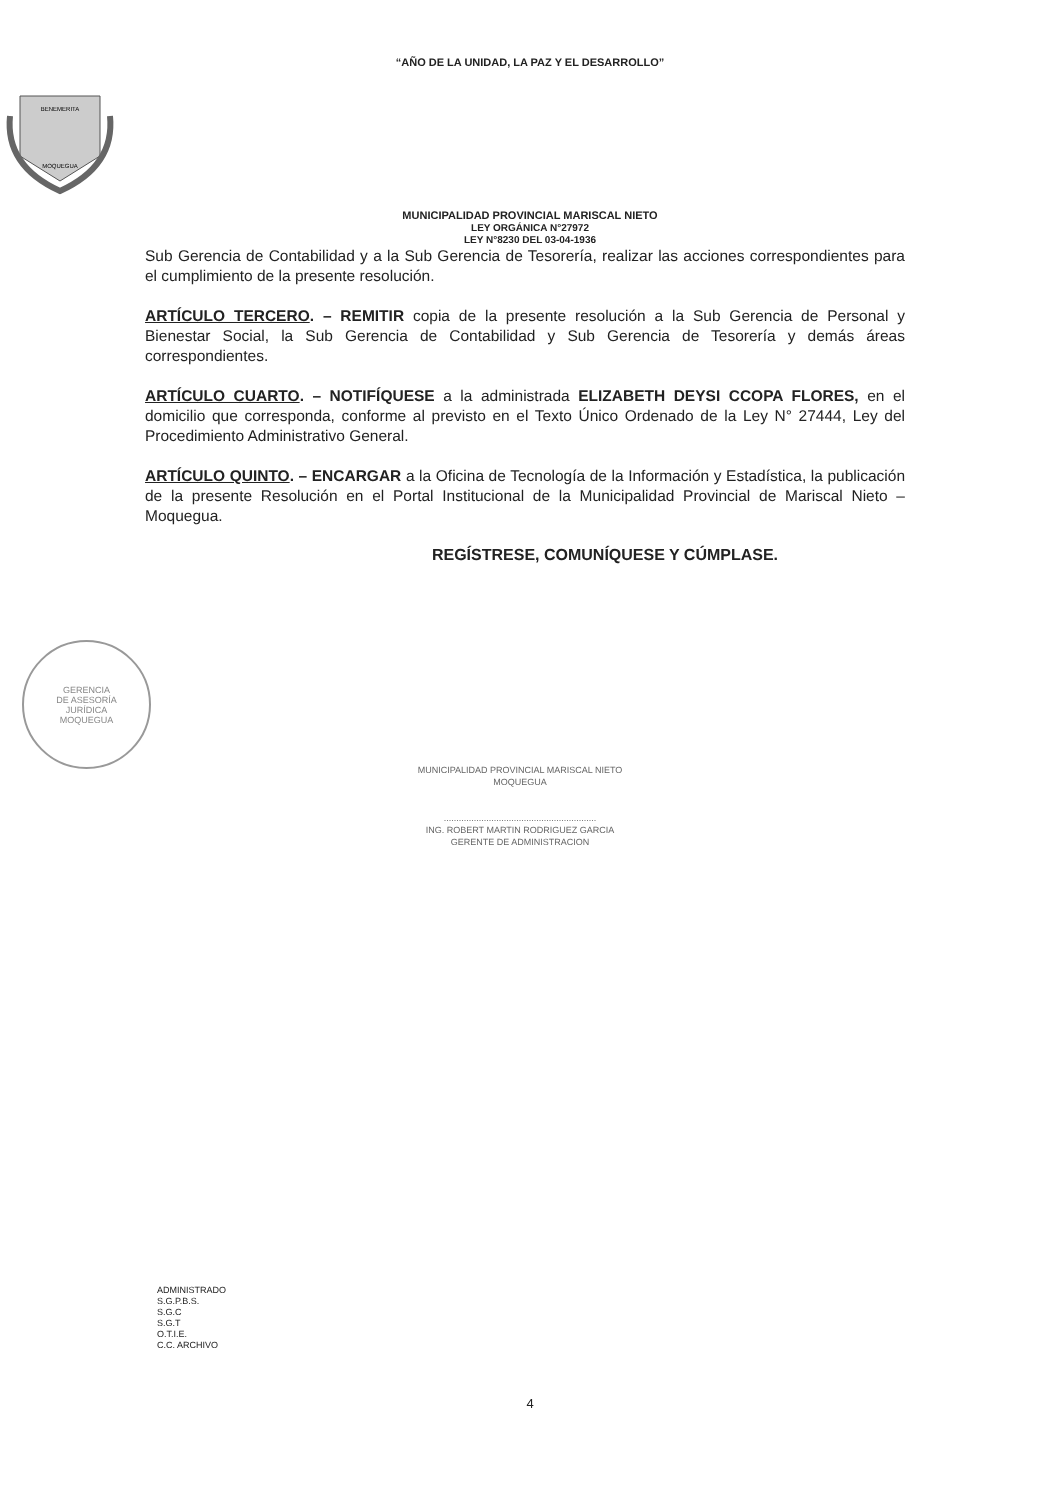“AÑO DE LA UNIDAD, LA PAZ Y EL DESARROLLO”
BENEMERITA
MOQUEGUA
MUNICIPALIDAD PROVINCIAL MARISCAL NIETO
LEY ORGÁNICA N°27972
LEY N°8230 DEL 03-04-1936
Sub Gerencia de Contabilidad y a la Sub Gerencia de Tesorería, realizar las acciones correspondientes para el cumplimiento de la presente resolución.
ARTÍCULO TERCERO. – REMITIR copia de la presente resolución a la Sub Gerencia de Personal y Bienestar Social, la Sub Gerencia de Contabilidad y Sub Gerencia de Tesorería y demás áreas correspondientes.
ARTÍCULO CUARTO. – NOTIFÍQUESE a la administrada ELIZABETH DEYSI CCOPA FLORES, en el domicilio que corresponda, conforme al previsto en el Texto Único Ordenado de la Ley N° 27444, Ley del Procedimiento Administrativo General.
ARTÍCULO QUINTO. – ENCARGAR a la Oficina de Tecnología de la Información y Estadística, la publicación de la presente Resolución en el Portal Institucional de la Municipalidad Provincial de Mariscal Nieto – Moquegua.
REGÍSTRESE, COMUNÍQUESE Y CÚMPLASE.
GERENCIA
DE ASESORÍA
JURÍDICA
MOQUEGUA
MUNICIPALIDAD PROVINCIAL MARISCAL NIETO
MOQUEGUA
.............................................................
ING. ROBERT MARTIN RODRIGUEZ GARCIA
GERENTE DE ADMINISTRACION
ADMINISTRADO
S.G.P.B.S.
S.G.C
S.G.T
O.T.I.E.
C.C. ARCHIVO
4